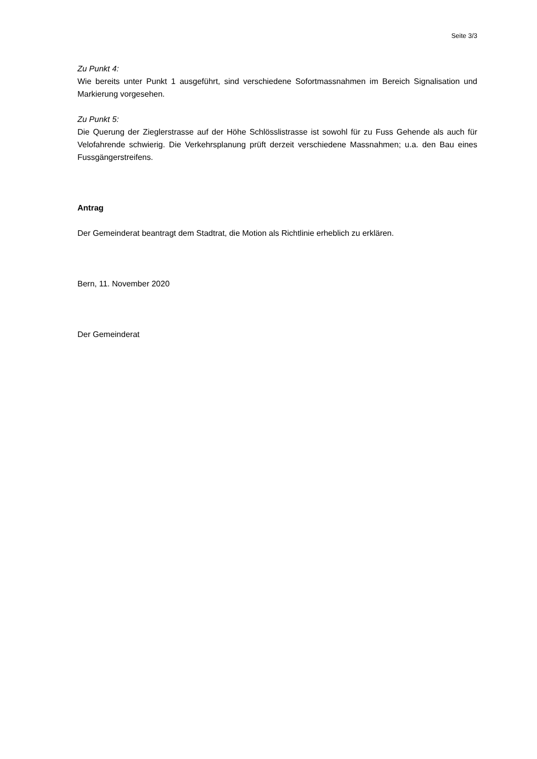Seite 3/3
Zu Punkt 4:
Wie bereits unter Punkt 1 ausgeführt, sind verschiedene Sofortmassnahmen im Bereich Signalisation und Markierung vorgesehen.
Zu Punkt 5:
Die Querung der Zieglerstrasse auf der Höhe Schlösslistrasse ist sowohl für zu Fuss Gehende als auch für Velofahrende schwierig. Die Verkehrsplanung prüft derzeit verschiedene Massnahmen; u.a. den Bau eines Fussgängerstreifens.
Antrag
Der Gemeinderat beantragt dem Stadtrat, die Motion als Richtlinie erheblich zu erklären.
Bern, 11. November 2020
Der Gemeinderat